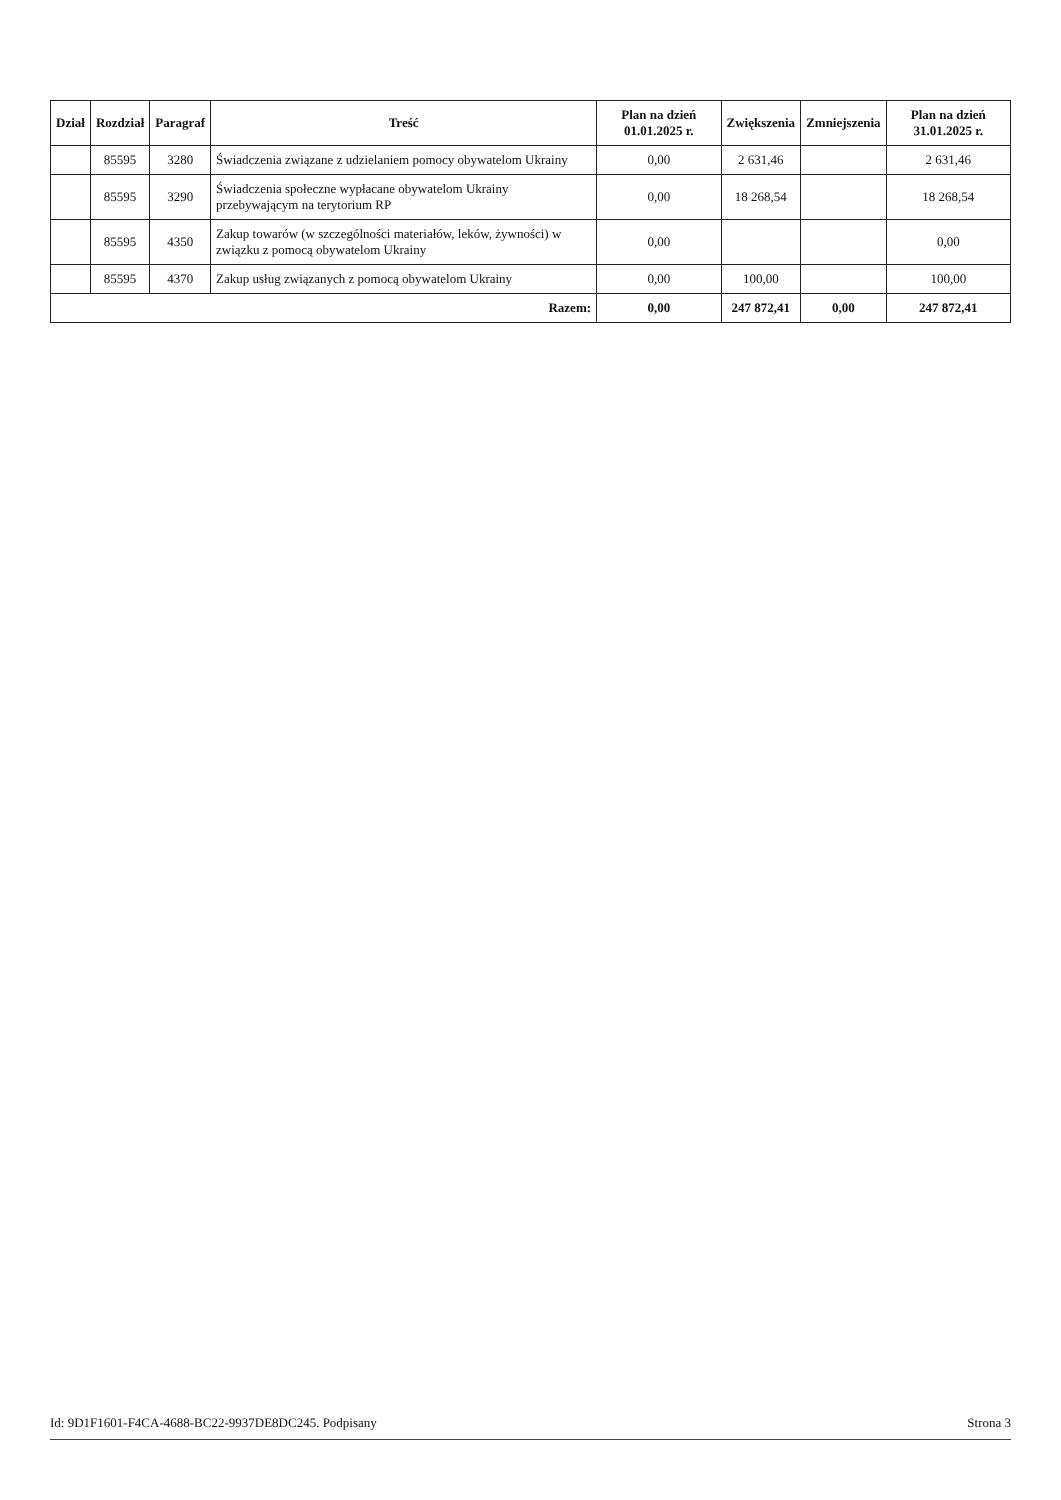| Dział | Rozdział | Paragraf | Treść | Plan na dzień 01.01.2025 r. | Zwiększenia | Zmniejszenia | Plan na dzień 31.01.2025 r. |
| --- | --- | --- | --- | --- | --- | --- | --- |
| | 85595 | 3280 | Świadczenia związane z udzielaniem pomocy obywatelom Ukrainy | 0,00 | 2 631,46 | | 2 631,46 |
| | 85595 | 3290 | Świadczenia społeczne wypłacane obywatelom Ukrainy przebywającym na terytorium RP | 0,00 | 18 268,54 | | 18 268,54 |
| | 85595 | 4350 | Zakup towarów (w szczególności materiałów, leków, żywności) w związku z pomocą obywatelom Ukrainy | 0,00 | | | 0,00 |
| | 85595 | 4370 | Zakup usług związanych z pomocą obywatelom Ukrainy | 0,00 | 100,00 | | 100,00 |
| Razem: | | | | 0,00 | 247 872,41 | 0,00 | 247 872,41 |
Id: 9D1F1601-F4CA-4688-BC22-9937DE8DC245. Podpisany Strona 3